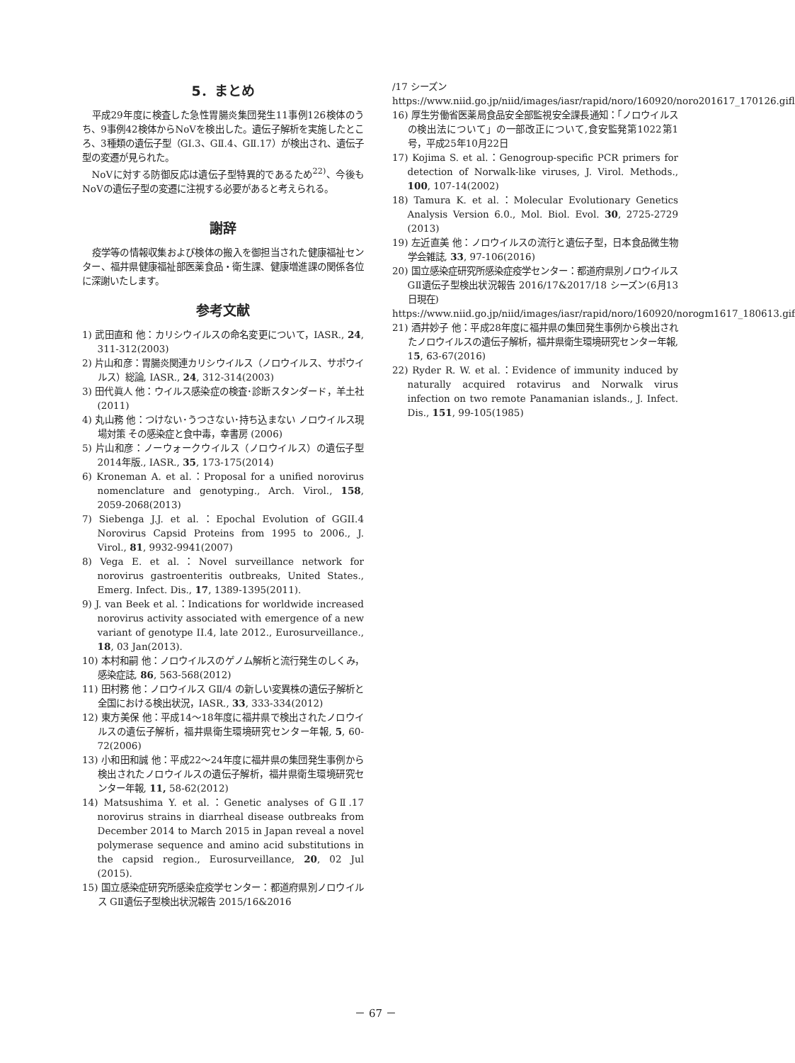5．まとめ
平成29年度に検査した急性胃腸炎集団発生11事例126検体のうち、9事例42検体からNoVを検出した。遺伝子解析を実施したところ、3種類の遺伝子型（GⅠ.3、GⅡ.4、GⅡ.17）が検出され、遺伝子型の変遷が見られた。
NoVに対する防御反応は遺伝子型特異的であるため<sup>22)</sup>、今後もNoVの遺伝子型の変遷に注視する必要があると考えられる。
謝辞
疫学等の情報収集および検体の搬入を御担当された健康福祉センター、福井県健康福祉部医薬食品・衛生課、健康増進課の関係各位に深謝いたします。
参考文献
1) 武田直和 他：カリシウイルスの命名変更について，IASR., 24, 311-312(2003)
2) 片山和彦：胃腸炎関連カリシウイルス（ノロウイルス、サポウイルス）総論, IASR., 24, 312-314(2003)
3) 田代眞人 他：ウイルス感染症の検査･診断スタンダード，羊土社 (2011)
4) 丸山務 他：つけない･うつさない･持ち込まない ノロウイルス現場対策 その感染症と食中毒，幸書房 (2006)
5) 片山和彦：ノーウォークウイルス（ノロウイルス）の遺伝子型2014年版., IASR., 35, 173-175(2014)
6) Kroneman A. et al.：Proposal for a unified norovirus nomenclature and genotyping., Arch. Virol., 158, 2059-2068(2013)
7) Siebenga J.J. et al.：Epochal Evolution of GGII.4 Norovirus Capsid Proteins from 1995 to 2006., J. Virol., 81, 9932-9941(2007)
8) Vega E. et al.：Novel surveillance network for norovirus gastroenteritis outbreaks, United States., Emerg. Infect. Dis., 17, 1389-1395(2011).
9) J. van Beek et al.：Indications for worldwide increased norovirus activity associated with emergence of a new variant of genotype II.4, late 2012., Eurosurveillance., 18, 03 Jan(2013).
10) 本村和嗣 他：ノロウイルスのゲノム解析と流行発生のしくみ，感染症誌, 86, 563-568(2012)
11) 田村務 他：ノロウイルス GⅡ/4 の新しい変異株の遺伝子解析と全国における検出状況，IASR., 33, 333-334(2012)
12) 東方美保 他：平成14〜18年度に福井県で検出されたノロウイルスの遺伝子解析，福井県衛生環境研究センター年報, 5, 60-72(2006)
13) 小和田和誠 他：平成22〜24年度に福井県の集団発生事例から検出されたノロウイルスの遺伝子解析，福井県衛生環境研究センター年報, 11, 58-62(2012)
14) Matsushima Y. et al.：Genetic analyses of GⅡ.17 norovirus strains in diarrheal disease outbreaks from December 2014 to March 2015 in Japan reveal a novel polymerase sequence and amino acid substitutions in the capsid region., Eurosurveillance, 20, 02 Jul (2015).
15) 国立感染症研究所感染症疫学センター：都道府県別ノロウイルス GⅡ遺伝子型検出状況報告 2015/16&2016
/17 シーズン
https://www.niid.go.jp/niid/images/iasr/rapid/noro/160920/noro201617_170126.gifl
16) 厚生労働省医薬局食品安全部監視安全課長通知：「ノロウイルスの検出法について」の一部改正について,食安監発第1022第1号，平成25年10月22日
17) Kojima S. et al.：Genogroup-specific PCR primers for detection of Norwalk-like viruses, J. Virol. Methods., 100, 107-14(2002)
18) Tamura K. et al.：Molecular Evolutionary Genetics Analysis Version 6.0., Mol. Biol. Evol. 30, 2725-2729 (2013)
19) 左近直美 他：ノロウイルスの流行と遺伝子型，日本食品微生物学会雑誌, 33, 97-106(2016)
20) 国立感染症研究所感染症疫学センター：都道府県別ノロウイルス GⅡ遺伝子型検出状況報告 2016/17&2017/18 シーズン(6月13日現在)
https://www.niid.go.jp/niid/images/iasr/rapid/noro/160920/norogm1617_180613.gif
21) 酒井妙子 他：平成28年度に福井県の集団発生事例から検出されたノロウイルスの遺伝子解析，福井県衛生環境研究センター年報, 15, 63-67(2016)
22) Ryder R. W. et al.：Evidence of immunity induced by naturally acquired rotavirus and Norwalk virus infection on two remote Panamanian islands., J. Infect. Dis., 151, 99-105(1985)
－ 67 －